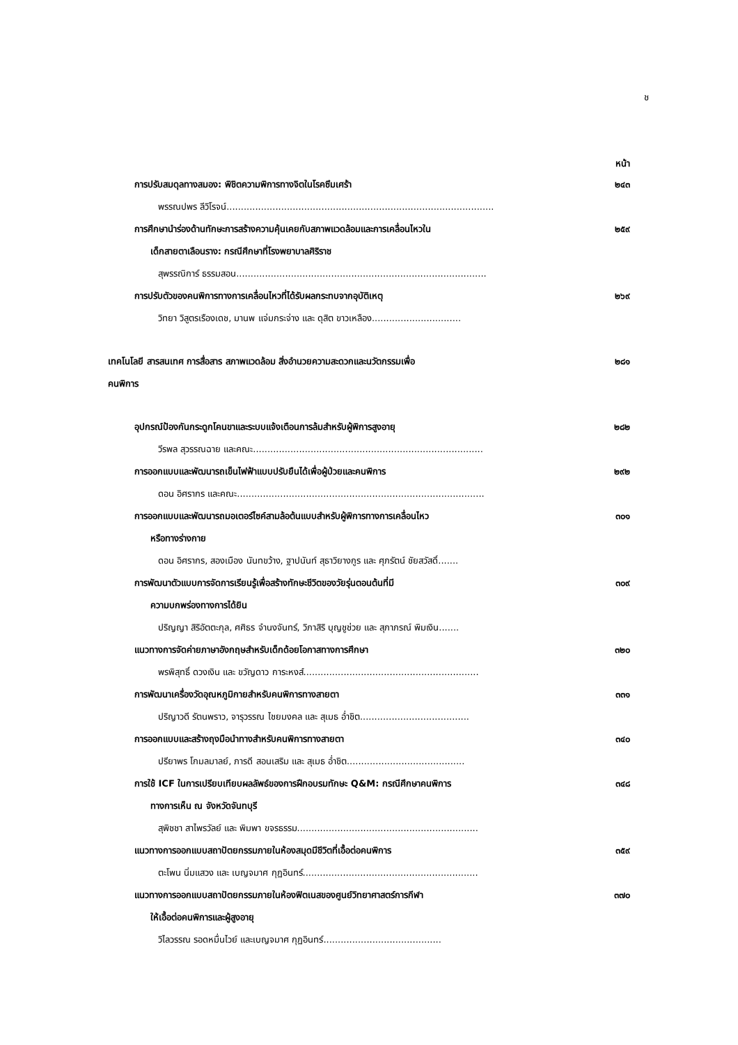ช
หน้า
การปรับสมดุลทางสมอง: พิชิตความพิการทางจิตในโรคซึมเศร้า ๒๔๓
พรรณปพร ลีวิโรจน์.............................................................................................
การศึกษานำร่องด้านทักษะการสร้างความคุ้นเคยกับสภาพแวดล้อมและการเคลื่อนไหวใน
เด็กสายตาเลือนราง: กรณีศึกษาที่โรงพยาบาลศิริราช ๒๕๙
สุพรรณิการ์ ธรรมสอน.......................................................................................
การปรับตัวของคนพิการทางการเคลื่อนไหวที่ได้รับผลกระทบจากอุบัติเหตุ ๒๖๙
วิทยา วิสูตรเรืองเดช, มานพ แจ่มกระจ่าง และ ดุสิต ขาวเหลือง...............................
เทคโนโลยี สารสนเทศ การสื่อสาร สภาพแวดล้อม สิ่งอำนวยความสะดวกและนวัตกรรมเพื่อ
คนพิการ ๒๘๑
อุปกรณ์ป้องกันกระดูกโคนขาและระบบแจ้งเตือนการล้มสำหรับผู้พิการสูงอายุ ๒๘๒
วีรพล สุวรรณฉาย และคณะ................................................................................
การออกแบบและพัฒนารถเข็นไฟฟ้าแบบปรับยืนได้เพื่อผู้ป่วยและคนพิการ ๒๙๒
ดอน อิศรากร และคณะ......................................................................................
การออกแบบและพัฒนารถมอเตอร์ไซค์สามล้อต้นแบบสำหรับผู้พิการทางการเคลื่อนไหว
หรือทางร่างกาย ๓๐๑
ดอน อิศรากร, สองเมือง นันทขว้าง, ฐาปนันท์ สุธาวิยางกูร และ ศุภรัตน์ ชัยสวัสดิ์.......
การพัฒนาตัวแบบการจัดการเรียนรู้เพื่อสร้างทักษะชีวิตของวัยรุ่นตอนต้นที่มี
ความบกพร่องทางการได้ยิน ๓๐๙
ปริญญา สิริอัตตะกุล, ศศิธร จำนงจันทร์, วิภาสิริ บุญชูช่วย และ สุภาภรณ์ พิมเงิน.......
แนวทางการจัดค่ายภาษาอังกฤษสำหรับเด็กด้อยโอกาสทางการศึกษา ๓๒๐
พรพิสุทธิ์ ดวงเงิน และ ขวัญดาว การะหงส์.............................................................
การพัฒนาเครื่องวัดอุณหภูมิกายสำหรับคนพิการทางสายตา ๓๓๑
ปริญาวดี รัตนพราว, จารุวรรณ ไชยมงคล และ สุเมธ อ่ำชิต......................................
การออกแบบและสร้างถุงมือนำทางสำหรับคนพิการทางสายตา ๓๔๐
ปรียาพร โกมลมาลย์, ภารดี สอนเสริม และ สุเมธ อ่ำชิต.........................................
การใช้ ICF ในการเปรียบเทียบผลลัพธ์ของการฝึกอบรมทักษะ Q&M: กรณีศึกษาคนพิการ
ทางการเห็น ณ จังหวัดจันทบุรี ๓๔๘
สุพิชชา สาไพรวัลย์ และ พิมพา ขจรธรรม...............................................................
แนวทางการออกแบบสถาปัตยกรรมภายในห้องสมุดมีชีวิตที่เอื้อต่อคนพิการ ๓๕๙
ตะโพน นิ่มแสวง และ เบญจมาศ กุฏอินทร์.............................................................
แนวทางการออกแบบสถาปัตยกรรมภายในห้องฟิตเนสของศูนย์วิทยาศาสตร์การกีฬา
ให้เอื้อต่อคนพิการและผู้สูงอายุ ๓๗๐
วิไลวรรณ รอดหมื่นไวย์ และเบญจมาศ กุฏอินทร์.........................................